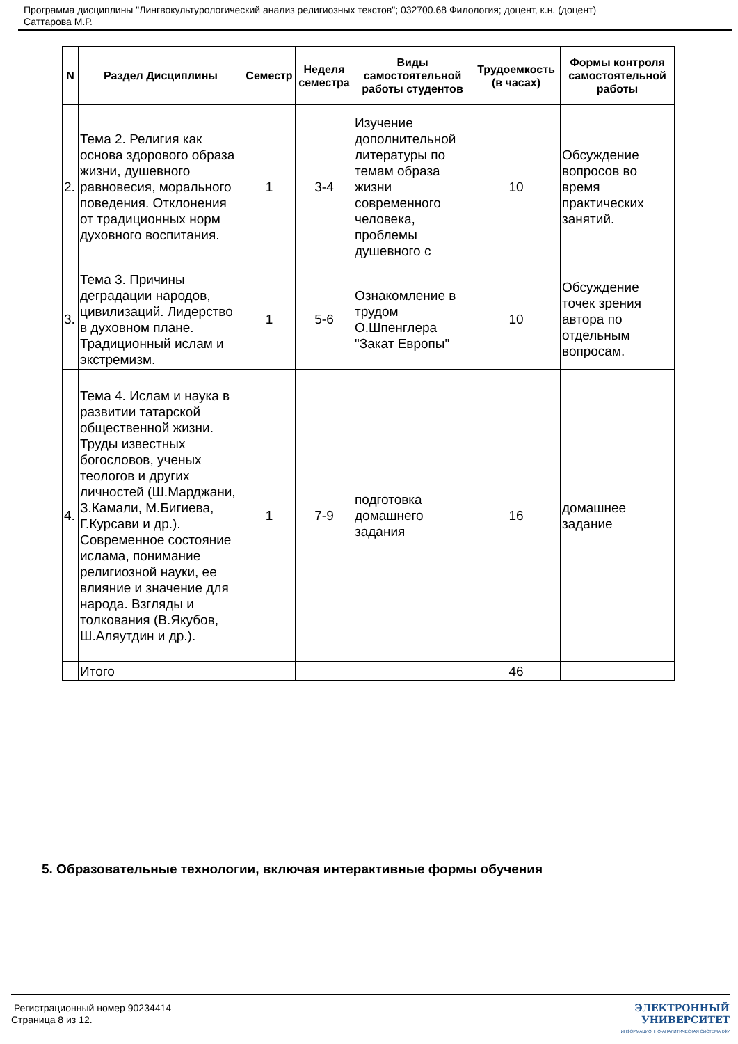Программа дисциплины "Лингвокультурологический анализ религиозных текстов"; 032700.68 Филология; доцент, к.н. (доцент)
Саттарова М.Р.
| N | Раздел Дисциплины | Семестр | Неделя семестра | Виды самостоятельной работы студентов | Трудоемкость (в часах) | Формы контроля самостоятельной работы |
| --- | --- | --- | --- | --- | --- | --- |
| 2. | Тема 2. Религия как основа здорового образа жизни, душевного равновесия, морального поведения. Отклонения от традиционных норм духовного воспитания. | 1 | 3-4 | Изучение дополнительной литературы по темам образа жизни современного человека, проблемы душевного с | 10 | Обсуждение вопросов во время практических занятий. |
| 3. | Тема 3. Причины деградации народов, цивилизаций. Лидерство в духовном плане. Традиционный ислам и экстремизм. | 1 | 5-6 | Ознакомление в трудом О.Шпенглера "Закат Европы" | 10 | Обсуждение точек зрения автора по отдельным вопросам. |
| 4. | Тема 4. Ислам и наука в развитии татарской общественной жизни. Труды известных богословов, ученых теологов и других личностей (Ш.Марджани, З.Камали, М.Бигиева, Г.Курсави и др.). Современное состояние ислама, понимание религиозной науки, ее влияние и значение для народа. Взгляды и толкования (В.Якубов, Ш.Аляутдин и др.). | 1 | 7-9 | подготовка домашнего задания | 16 | домашнее задание |
| | Итого | | | | 46 | |
5. Образовательные технологии, включая интерактивные формы обучения
Регистрационный номер 90234414
Страница 8 из 12.
ЭЛЕКТРОННЫЙ
УНИВЕРСИТЕТ
ИНФОРМАЦИОННО-АНАЛИТИЧЕСКАЯ СИСТЕМА КФУ